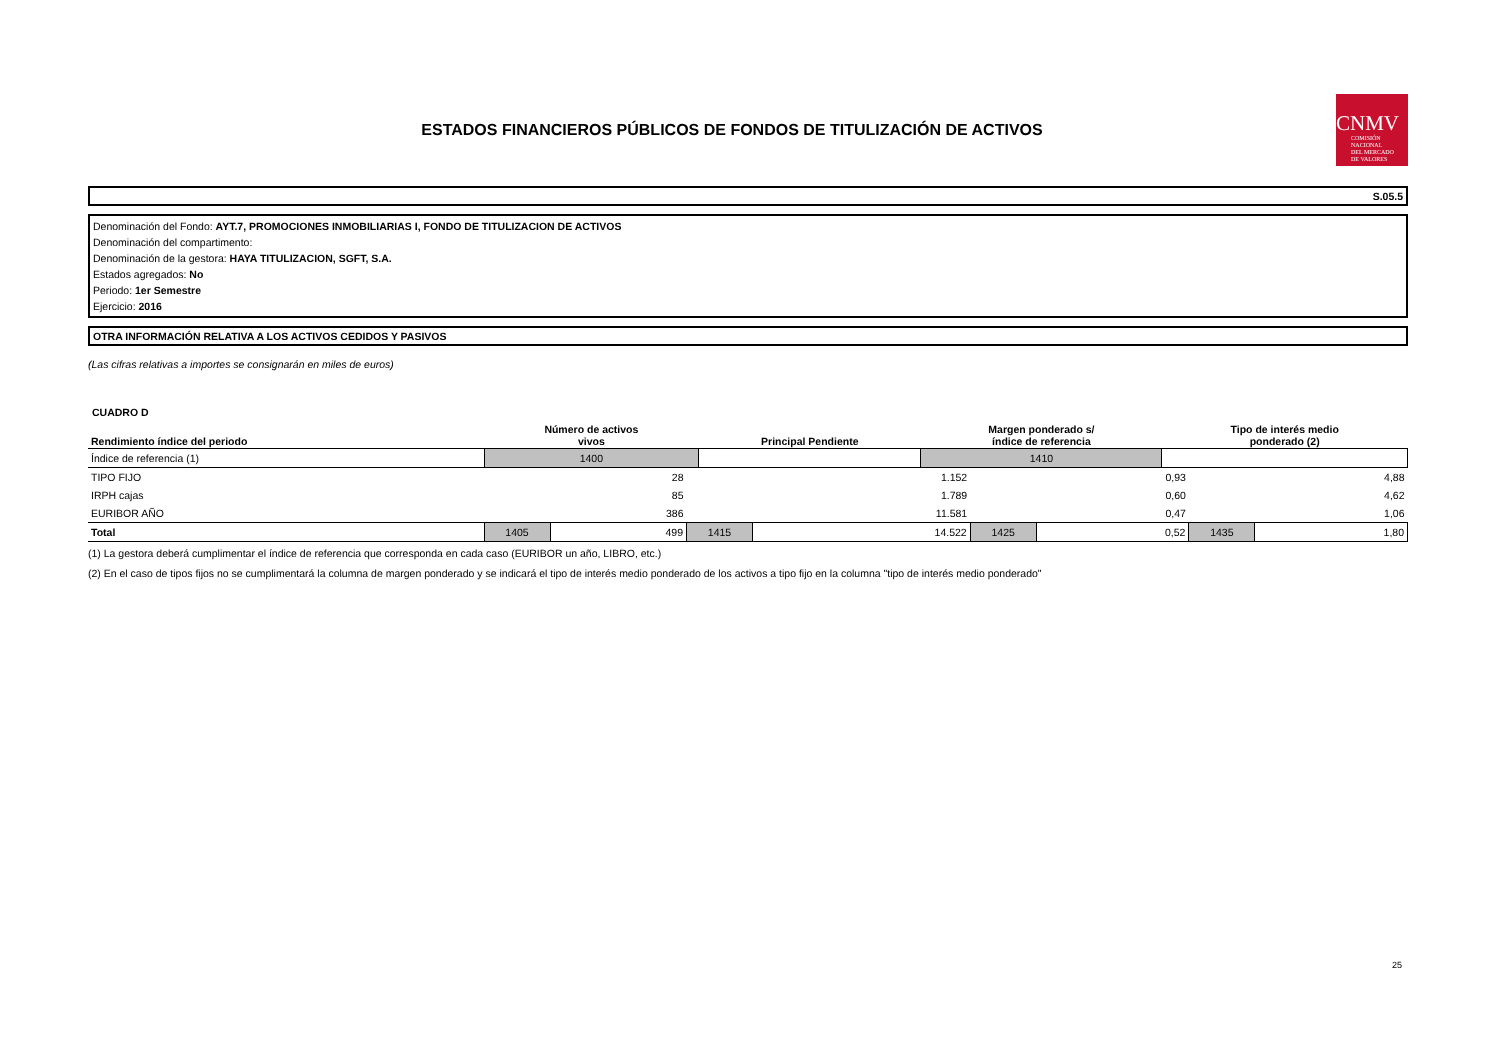ESTADOS FINANCIEROS PÚBLICOS DE FONDOS DE TITULIZACIÓN DE ACTIVOS
CNMV
COMISIÓN
NACIONAL
DEL MERCADO
DE VALORES
S.05.5
Denominación del Fondo: AYT.7, PROMOCIONES INMOBILIARIAS I, FONDO DE TITULIZACION DE ACTIVOS
Denominación del compartimento:
Denominación de la gestora: HAYA TITULIZACION, SGFT, S.A.
Estados agregados: No
Periodo: 1er Semestre
Ejercicio: 2016
OTRA INFORMACIÓN RELATIVA A LOS ACTIVOS CEDIDOS Y PASIVOS
(Las cifras relativas a importes se consignarán en miles de euros)
CUADRO D
| Rendimiento índice del periodo | Número de activos vivos | Principal Pendiente | Margen ponderado s/ índice de referencia | Tipo de interés medio ponderado (2) |
| --- | --- | --- | --- | --- |
| Índice de referencia (1) | 1400 | | 1410 | |
| TIPO FIJO | | 28 | | 1.152 | | 0,93 | | 4,88 |
| IRPH cajas | | 85 | | 1.789 | | 0,60 | | 4,62 |
| EURIBOR AÑO | | 386 | | 11.581 | | 0,47 | | 1,06 |
| Total | 1405 | 499 | 1415 | 14.522 | 1425 | 0,52 | 1435 | 1,80 |
(1) La gestora deberá cumplimentar el índice de referencia que corresponda en cada caso (EURIBOR un año, LIBRO, etc.)
(2) En el caso de tipos fijos no se cumplimentará la columna de margen ponderado y se indicará el tipo de interés medio ponderado de los activos a tipo fijo en la columna "tipo de interés medio ponderado"
25